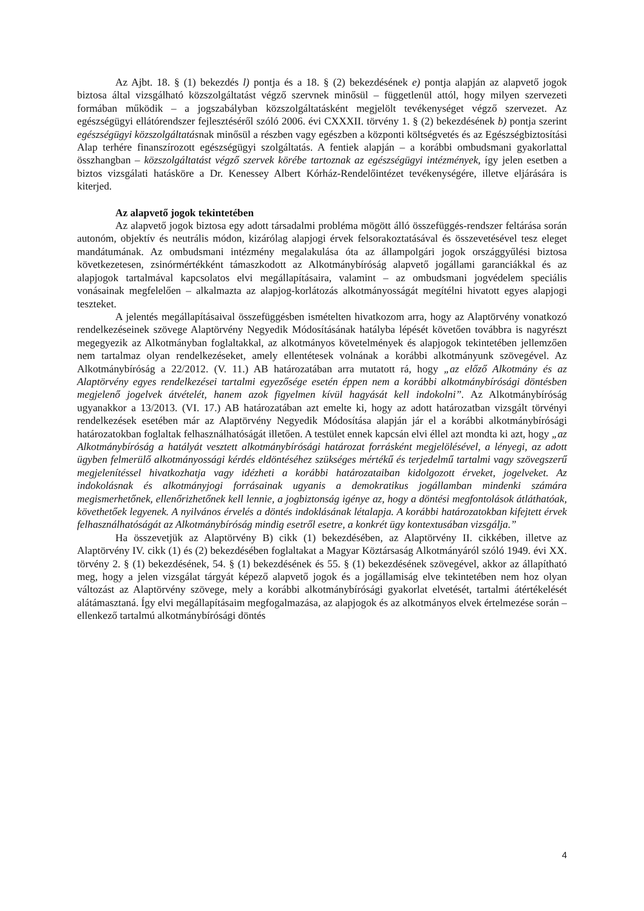Az Ajbt. 18. § (1) bekezdés l) pontja és a 18. § (2) bekezdésének e) pontja alapján az alapvető jogok biztosa által vizsgálható közszolgáltatást végző szervnek minősül – függetlenül attól, hogy milyen szervezeti formában működik – a jogszabályban közszolgáltatásként megjelölt tevékenységet végző szervezet. Az egészségügyi ellátórendszer fejlesztéséről szóló 2006. évi CXXXII. törvény 1. § (2) bekezdésének b) pontja szerint egészségügyi közszolgáltatásnak minősül a részben vagy egészben a központi költségvetés és az Egészségbiztosítási Alap terhére finanszírozott egészségügyi szolgáltatás. A fentiek alapján – a korábbi ombudsmani gyakorlattal összhangban – közszolgáltatást végző szervek körébe tartoznak az egészségügyi intézmények, így jelen esetben a biztos vizsgálati hatásköre a Dr. Kenessey Albert Kórház-Rendelőintézet tevékenységére, illetve eljárására is kiterjed.
Az alapvető jogok tekintetében
Az alapvető jogok biztosa egy adott társadalmi probléma mögött álló összefüggés-rendszer feltárása során autonóm, objektív és neutrális módon, kizárólag alapjogi érvek felsorakoztatásával és összevetésével tesz eleget mandátumának. Az ombudsmani intézmény megalakulása óta az állampolgári jogok országgyűlési biztosa következetesen, zsinórmértékként támaszkodott az Alkotmánybíróság alapvető jogállami garanciákkal és az alapjogok tartalmával kapcsolatos elvi megállapításaira, valamint – az ombudsmani jogvédelem speciális vonásainak megfelelően – alkalmazta az alapjog-korlátozás alkotmányosságát megítélni hivatott egyes alapjogi teszteket.
A jelentés megállapításaival összefüggésben ismételten hivatkozom arra, hogy az Alaptörvény vonatkozó rendelkezéseinek szövege Alaptörvény Negyedik Módosításának hatályba lépését követően továbbra is nagyrészt megegyezik az Alkotmányban foglaltakkal, az alkotmányos követelmények és alapjogok tekintetében jellemzően nem tartalmaz olyan rendelkezéseket, amely ellentétesek volnának a korábbi alkotmányunk szövegével. Az Alkotmánybíróság a 22/2012. (V. 11.) AB határozatában arra mutatott rá, hogy „az előző Alkotmány és az Alaptörvény egyes rendelkezései tartalmi egyezősége esetén éppen nem a korábbi alkotmánybírósági döntésben megjelenő jogelvek átvételét, hanem azok figyelmen kívül hagyását kell indokolni”. Az Alkotmánybíróság ugyanakkor a 13/2013. (VI. 17.) AB határozatában azt emelte ki, hogy az adott határozatban vizsgált törvényi rendelkezések esetében már az Alaptörvény Negyedik Módosítása alapján jár el a korábbi alkotmánybírósági határozatokban foglaltak felhasználhatóságát illetően. A testület ennek kapcsán elvi éllel azt mondta ki azt, hogy „az Alkotmánybíróság a hatályát vesztett alkotmánybírósági határozat forrásként megjelölésével, a lényegi, az adott ügyben felmerülő alkotmányossági kérdés eldöntéséhez szükséges mértékű és terjedelmű tartalmi vagy szövegszerű megjelenítéssel hivatkozhatja vagy idézheti a korábbi határozataiban kidolgozott érveket, jogelveket. Az indokolásnak és alkotmányjogi forrásainak ugyanis a demokratikus jogállamban mindenki számára megismerhetőnek, ellenőrizhetőnek kell lennie, a jogbiztonság igénye az, hogy a döntési megfontolások átláthatóak, követhetőek legyenek. A nyilvános érvelés a döntés indoklásának létalapja. A korábbi határozatokban kifejtett érvek felhasználhatóságát az Alkotmánybíróság mindig esetről esetre, a konkrét ügy kontextusában vizsgálja.”
Ha összevetjük az Alaptörvény B) cikk (1) bekezdésében, az Alaptörvény II. cikkében, illetve az Alaptörvény IV. cikk (1) és (2) bekezdésében foglaltakat a Magyar Köztársaság Alkotmányáról szóló 1949. évi XX. törvény 2. § (1) bekezdésének, 54. § (1) bekezdésének és 55. § (1) bekezdésének szövegével, akkor az állapítható meg, hogy a jelen vizsgálat tárgyát képező alapvető jogok és a jogállamiság elve tekintetében nem hoz olyan változást az Alaptörvény szövege, mely a korábbi alkotmánybírósági gyakorlat elvetését, tartalmi átértékelését alátámasztaná. Így elvi megállapításaim megfogalmazása, az alapjogok és az alkotmányos elvek értelmezése során – ellenkező tartalmú alkotmánybírósági döntés
4